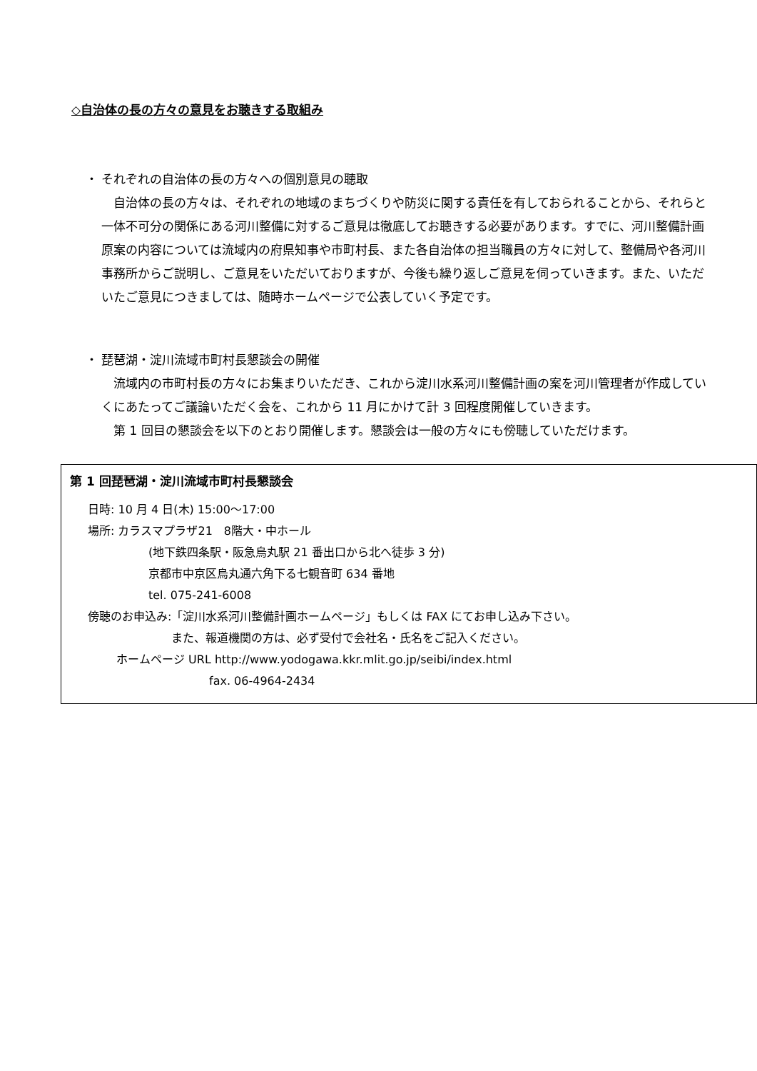◇自治体の長の方々の意見をお聴きする取組み
・ それぞれの自治体の長の方々への個別意見の聴取
自治体の長の方々は、それぞれの地域のまちづくりや防災に関する責任を有しておられることから、それらと一体不可分の関係にある河川整備に対するご意見は徹底してお聴きする必要があります。すでに、河川整備計画原案の内容については流域内の府県知事や市町村長、また各自治体の担当職員の方々に対して、整備局や各河川事務所からご説明し、ご意見をいただいておりますが、今後も繰り返しご意見を伺っていきます。また、いただいたご意見につきましては、随時ホームページで公表していく予定です。
・ 琵琶湖・淀川流域市町村長懇談会の開催
流域内の市町村長の方々にお集まりいただき、これから淀川水系河川整備計画の案を河川管理者が作成していくにあたってご議論いただく会を、これから 11 月にかけて計 3 回程度開催していきます。
第 1 回目の懇談会を以下のとおり開催します。懇談会は一般の方々にも傍聴していただけます。
第 1 回琵琶湖・淀川流域市町村長懇談会
日時: 10 月 4 日(木) 15:00～17:00
場所: カラスマプラザ21　8階大・中ホール
(地下鉄四条駅・阪急烏丸駅 21 番出口から北へ徒歩 3 分)
京都市中京区烏丸通六角下る七観音町 634 番地
tel. 075-241-6008
傍聴のお申込み: 「淀川水系河川整備計画ホームページ」もしくは FAX にてお申し込み下さい。
また、報道機関の方は、必ず受付で会社名・氏名をご記入ください。
ホームページ URL http://www.yodogawa.kkr.mlit.go.jp/seibi/index.html
fax. 06-4964-2434